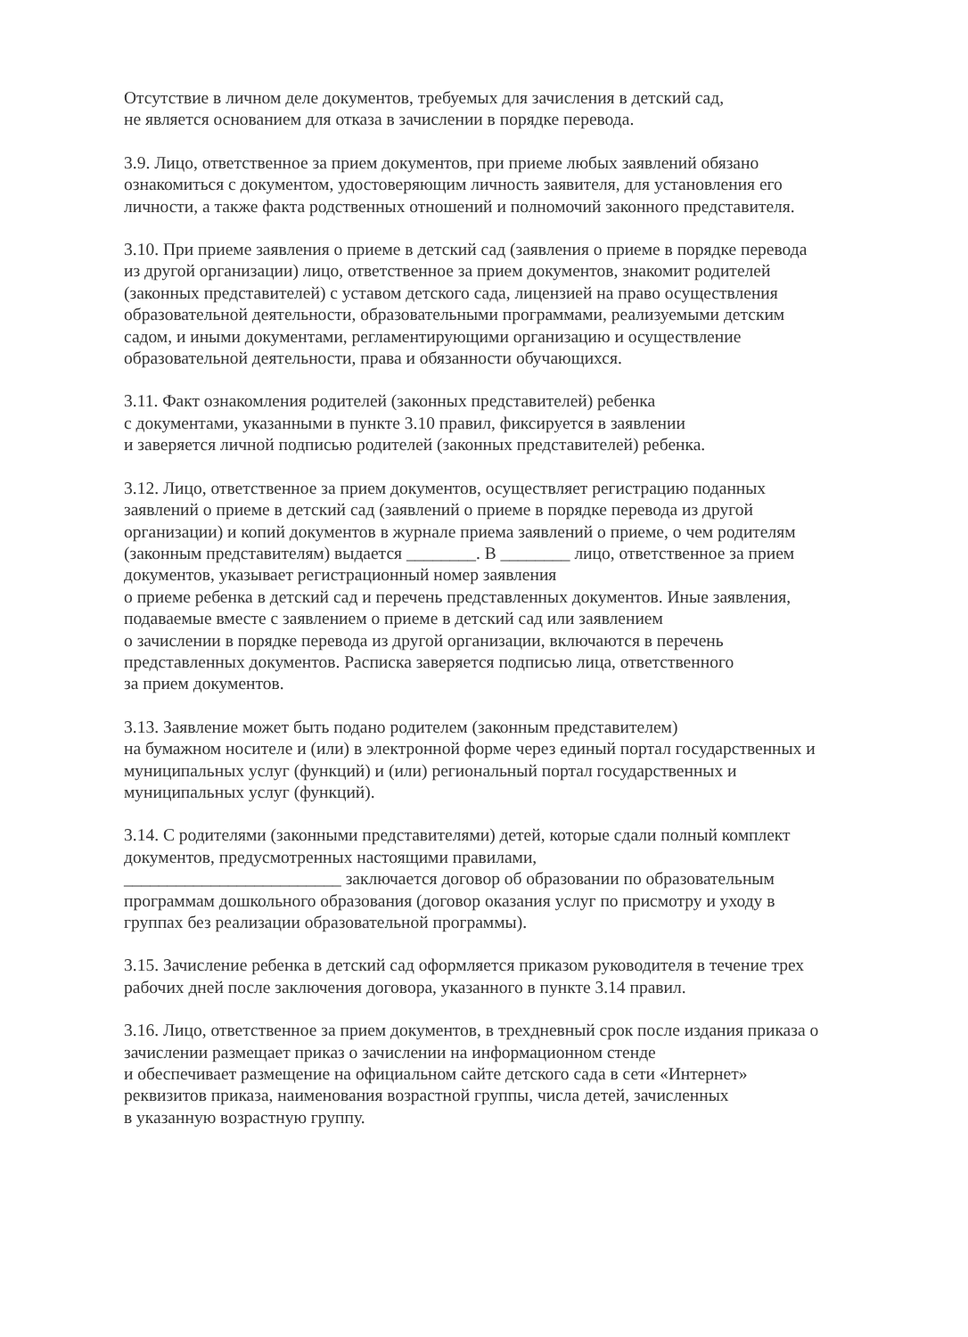Отсутствие в личном деле документов, требуемых для зачисления в детский сад,
не является основанием для отказа в зачислении в порядке перевода.
3.9. Лицо, ответственное за прием документов, при приеме любых заявлений обязано ознакомиться с документом, удостоверяющим личность заявителя, для установления его личности, а также факта родственных отношений и полномочий законного представителя.
3.10. При приеме заявления о приеме в детский сад (заявления о приеме в порядке перевода из другой организации) лицо, ответственное за прием документов, знакомит родителей (законных представителей) с уставом детского сада, лицензией на право осуществления образовательной деятельности, образовательными программами, реализуемыми детским садом, и иными документами, регламентирующими организацию и осуществление образовательной деятельности, права и обязанности обучающихся.
3.11. Факт ознакомления родителей (законных представителей) ребенка
с документами, указанными в пункте 3.10 правил, фиксируется в заявлении
и заверяется личной подписью родителей (законных представителей) ребенка.
3.12. Лицо, ответственное за прием документов, осуществляет регистрацию поданных заявлений о приеме в детский сад (заявлений о приеме в порядке перевода из другой организации) и копий документов в журнале приема заявлений о приеме, о чем родителям (законным представителям) выдается ________. В ________ лицо, ответственное за прием документов, указывает регистрационный номер заявления
о приеме ребенка в детский сад и перечень представленных документов. Иные заявления, подаваемые вместе с заявлением о приеме в детский сад или заявлением
о зачислении в порядке перевода из другой организации, включаются в перечень представленных документов. Расписка заверяется подписью лица, ответственного
за прием документов.
3.13. Заявление может быть подано родителем (законным представителем)
на бумажном носителе и (или) в электронной форме через единый портал государственных и муниципальных услуг (функций) и (или) региональный портал государственных и муниципальных услуг (функций).
3.14. С родителями (законными представителями) детей, которые сдали полный комплект документов, предусмотренных настоящими правилами,
_________________________ заключается договор об образовании по образовательным программам дошкольного образования (договор оказания услуг по присмотру и уходу в группах без реализации образовательной программы).
3.15. Зачисление ребенка в детский сад оформляется приказом руководителя в течение трех рабочих дней после заключения договора, указанного в пункте 3.14 правил.
3.16. Лицо, ответственное за прием документов, в трехдневный срок после издания приказа о зачислении размещает приказ о зачислении на информационном стенде
и обеспечивает размещение на официальном сайте детского сада в сети «Интернет» реквизитов приказа, наименования возрастной группы, числа детей, зачисленных
в указанную возрастную группу.